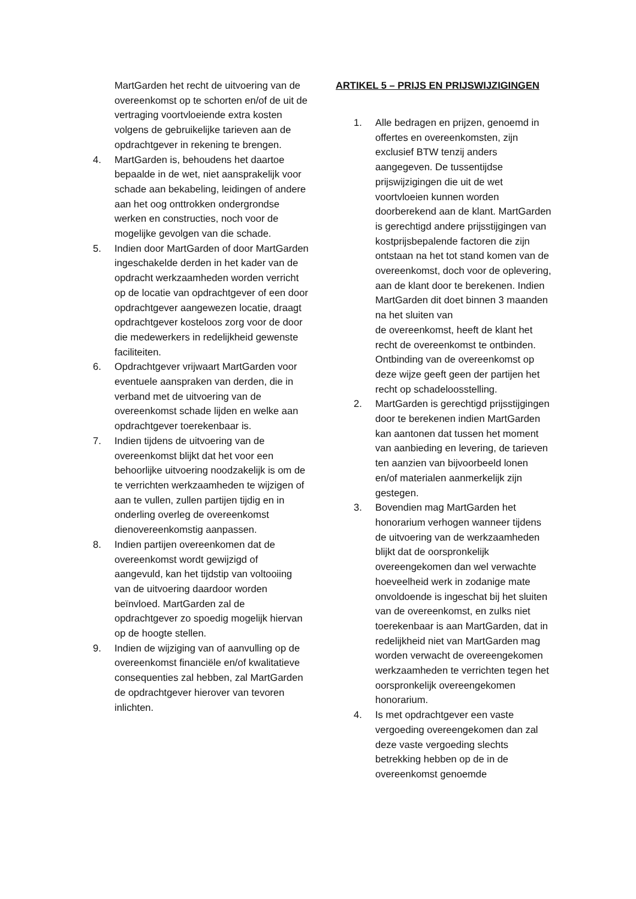MartGarden het recht de uitvoering van de overeenkomst op te schorten en/of de uit de vertraging voortvloeiende extra kosten volgens de gebruikelijke tarieven aan de opdrachtgever in rekening te brengen.
4. MartGarden is, behoudens het daartoe bepaalde in de wet, niet aansprakelijk voor schade aan bekabeling, leidingen of andere aan het oog onttrokken ondergrondse werken en constructies, noch voor de mogelijke gevolgen van die schade.
5. Indien door MartGarden of door MartGarden ingeschakelde derden in het kader van de opdracht werkzaamheden worden verricht op de locatie van opdrachtgever of een door opdrachtgever aangewezen locatie, draagt opdrachtgever kosteloos zorg voor de door die medewerkers in redelijkheid gewenste faciliteiten.
6. Opdrachtgever vrijwaart MartGarden voor eventuele aanspraken van derden, die in verband met de uitvoering van de overeenkomst schade lijden en welke aan opdrachtgever toerekenbaar is.
7. Indien tijdens de uitvoering van de overeenkomst blijkt dat het voor een behoorlijke uitvoering noodzakelijk is om de te verrichten werkzaamheden te wijzigen of aan te vullen, zullen partijen tijdig en in onderling overleg de overeenkomst dienovereenkomstig aanpassen.
8. Indien partijen overeenkomen dat de overeenkomst wordt gewijzigd of aangevuld, kan het tijdstip van voltooiing van de uitvoering daardoor worden beïnvloed. MartGarden zal de opdrachtgever zo spoedig mogelijk hiervan op de hoogte stellen.
9. Indien de wijziging van of aanvulling op de overeenkomst financiële en/of kwalitatieve consequenties zal hebben, zal MartGarden de opdrachtgever hierover van tevoren inlichten.
ARTIKEL 5 – PRIJS EN PRIJSWIJZIGINGEN
1. Alle bedragen en prijzen, genoemd in offertes en overeenkomsten, zijn exclusief BTW tenzij anders aangegeven. De tussentijdse prijswijzigingen die uit de wet voortvloeien kunnen worden doorberekend aan de klant. MartGarden is gerechtigd andere prijsstijgingen van kostprijsbepalende factoren die zijn ontstaan na het tot stand komen van de overeenkomst, doch voor de oplevering, aan de klant door te berekenen. Indien MartGarden dit doet binnen 3 maanden na het sluiten van
de overeenkomst, heeft de klant het recht de overeenkomst te ontbinden. Ontbinding van de overeenkomst op deze wijze geeft geen der partijen het recht op schadeloosstelling.
2. MartGarden is gerechtigd prijsstijgingen door te berekenen indien MartGarden kan aantonen dat tussen het moment van aanbieding en levering, de tarieven ten aanzien van bijvoorbeeld lonen en/of materialen aanmerkelijk zijn gestegen.
3. Bovendien mag MartGarden het honorarium verhogen wanneer tijdens de uitvoering van de werkzaamheden blijkt dat de oorspronkelijk overeengekomen dan wel verwachte hoeveelheid werk in zodanige mate onvoldoende is ingeschat bij het sluiten van de overeenkomst, en zulks niet toerekenbaar is aan MartGarden, dat in redelijkheid niet van MartGarden mag worden verwacht de overeengekomen werkzaamheden te verrichten tegen het oorspronkelijk overeengekomen honorarium.
4. Is met opdrachtgever een vaste vergoeding overeengekomen dan zal deze vaste vergoeding slechts betrekking hebben op de in de overeenkomst genoemde